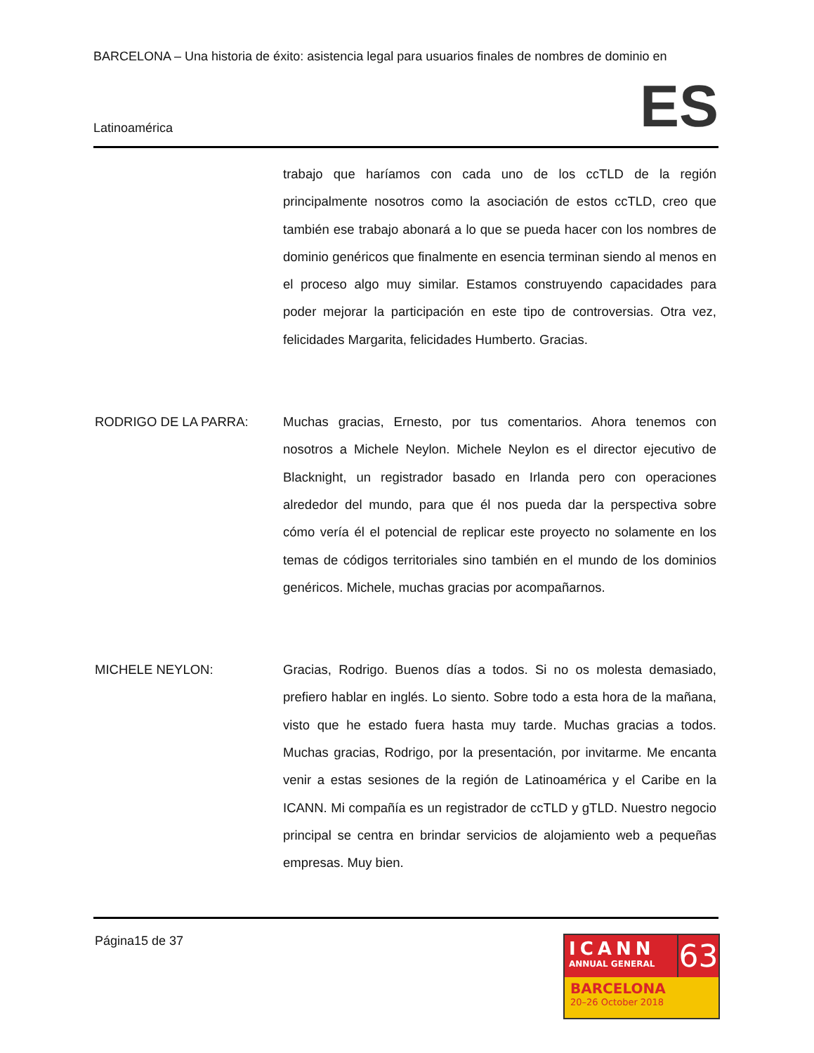BARCELONA – Una historia de éxito: asistencia legal para usuarios finales de nombres de dominio en
Latinoamérica ES
trabajo que haríamos con cada uno de los ccTLD de la región principalmente nosotros como la asociación de estos ccTLD, creo que también ese trabajo abonará a lo que se pueda hacer con los nombres de dominio genéricos que finalmente en esencia terminan siendo al menos en el proceso algo muy similar. Estamos construyendo capacidades para poder mejorar la participación en este tipo de controversias. Otra vez, felicidades Margarita, felicidades Humberto. Gracias.
RODRIGO DE LA PARRA: Muchas gracias, Ernesto, por tus comentarios. Ahora tenemos con nosotros a Michele Neylon. Michele Neylon es el director ejecutivo de Blacknight, un registrador basado en Irlanda pero con operaciones alrededor del mundo, para que él nos pueda dar la perspectiva sobre cómo vería él el potencial de replicar este proyecto no solamente en los temas de códigos territoriales sino también en el mundo de los dominios genéricos. Michele, muchas gracias por acompañarnos.
MICHELE NEYLON: Gracias, Rodrigo. Buenos días a todos. Si no os molesta demasiado, prefiero hablar en inglés. Lo siento. Sobre todo a esta hora de la mañana, visto que he estado fuera hasta muy tarde. Muchas gracias a todos. Muchas gracias, Rodrigo, por la presentación, por invitarme. Me encanta venir a estas sesiones de la región de Latinoamérica y el Caribe en la ICANN. Mi compañía es un registrador de ccTLD y gTLD. Nuestro negocio principal se centra en brindar servicios de alojamiento web a pequeñas empresas. Muy bien.
Página15 de 37
ICANN
ANNUAL GENERAL
63
BARCELONA
20–26 October 2018